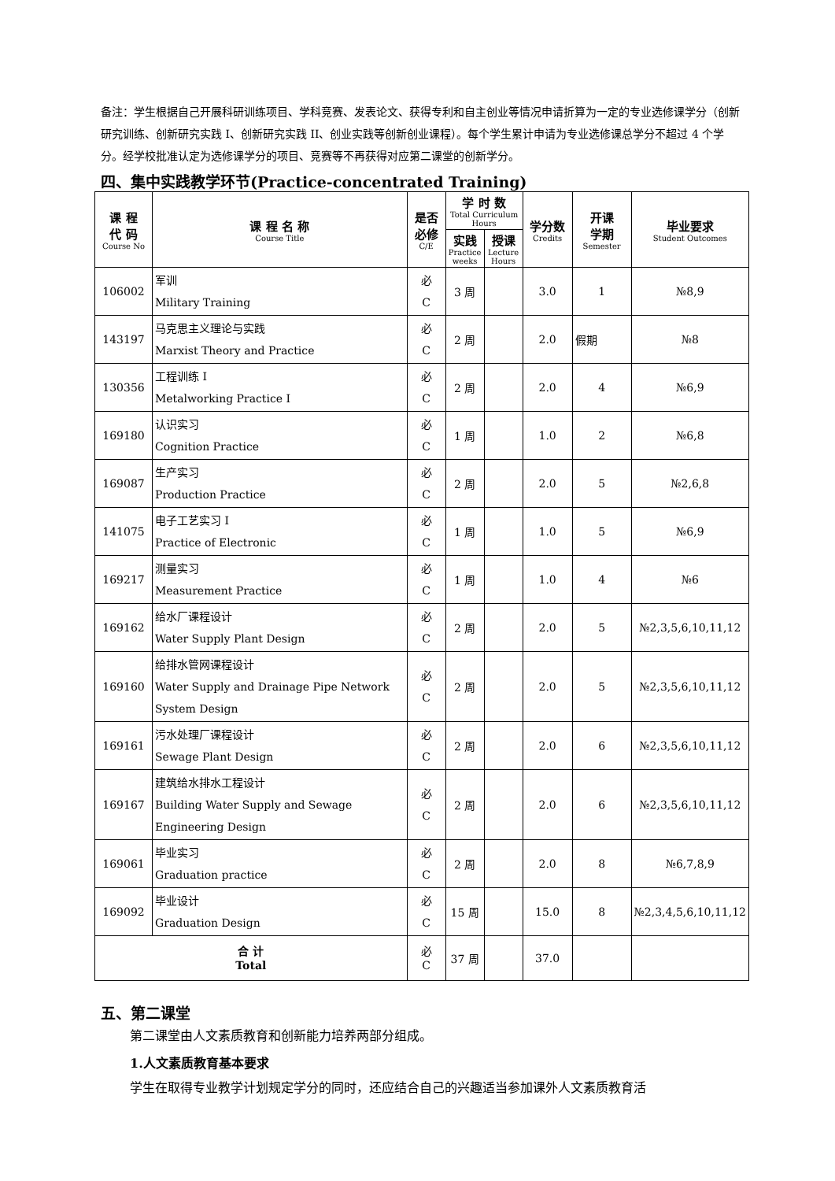备注：学生根据自己开展科研训练项目、学科竞赛、发表论文、获得专利和自主创业等情况申请折算为一定的专业选修课学分（创新研究训练、创新研究实践 I、创新研究实践 II、创业实践等创新创业课程）。每个学生累计申请为专业选修课总学分不超过 4 个学分。经学校批准认定为选修课学分的项目、竞赛等不再获得对应第二课堂的创新学分。
四、集中实践教学环节(Practice-concentrated Training)
| 课 程 代 码 Course No | 课 程 名 称 Course Title | 是否 必修 C/E | 学 时 数 Total Curriculum Hours | | 学分数 Credits | 开课 学期 Semester | 毕业要求 Student Outcomes |
| --- | --- | --- | --- | --- | --- | --- | --- |
| | | | 实践 Practice weeks | 授课 Lecture Hours | | | |
| 106002 | 军训 Military Training | 必 C | 3 周 | | 3.0 | 1 | №8,9 |
| 143197 | 马克思主义理论与实践 Marxist Theory and Practice | 必 C | 2 周 | | 2.0 | 假期 | №8 |
| 130356 | 工程训练 I Metalworking Practice I | 必 C | 2 周 | | 2.0 | 4 | №6,9 |
| 169180 | 认识实习 Cognition Practice | 必 C | 1 周 | | 1.0 | 2 | №6,8 |
| 169087 | 生产实习 Production Practice | 必 C | 2 周 | | 2.0 | 5 | №2,6,8 |
| 141075 | 电子工艺实习 I Practice of Electronic | 必 C | 1 周 | | 1.0 | 5 | №6,9 |
| 169217 | 测量实习 Measurement Practice | 必 C | 1 周 | | 1.0 | 4 | №6 |
| 169162 | 给水厂课程设计 Water Supply Plant Design | 必 C | 2 周 | | 2.0 | 5 | №2,3,5,6,10,11,12 |
| 169160 | 给排水管网课程设计 Water Supply and Drainage Pipe Network System Design | 必 C | 2 周 | | 2.0 | 5 | №2,3,5,6,10,11,12 |
| 169161 | 污水处理厂课程设计 Sewage Plant Design | 必 C | 2 周 | | 2.0 | 6 | №2,3,5,6,10,11,12 |
| 169167 | 建筑给水排水工程设计 Building Water Supply and Sewage Engineering Design | 必 C | 2 周 | | 2.0 | 6 | №2,3,5,6,10,11,12 |
| 169061 | 毕业实习 Graduation practice | 必 C | 2 周 | | 2.0 | 8 | №6,7,8,9 |
| 169092 | 毕业设计 Graduation Design | 必 C | 15 周 | | 15.0 | 8 | №2,3,4,5,6,10,11,12 |
| 合 计 Total | | 必 C | 37 周 | | 37.0 | | |
五、第二课堂
第二课堂由人文素质教育和创新能力培养两部分组成。
1.人文素质教育基本要求
学生在取得专业教学计划规定学分的同时，还应结合自己的兴趣适当参加课外人文素质教育活